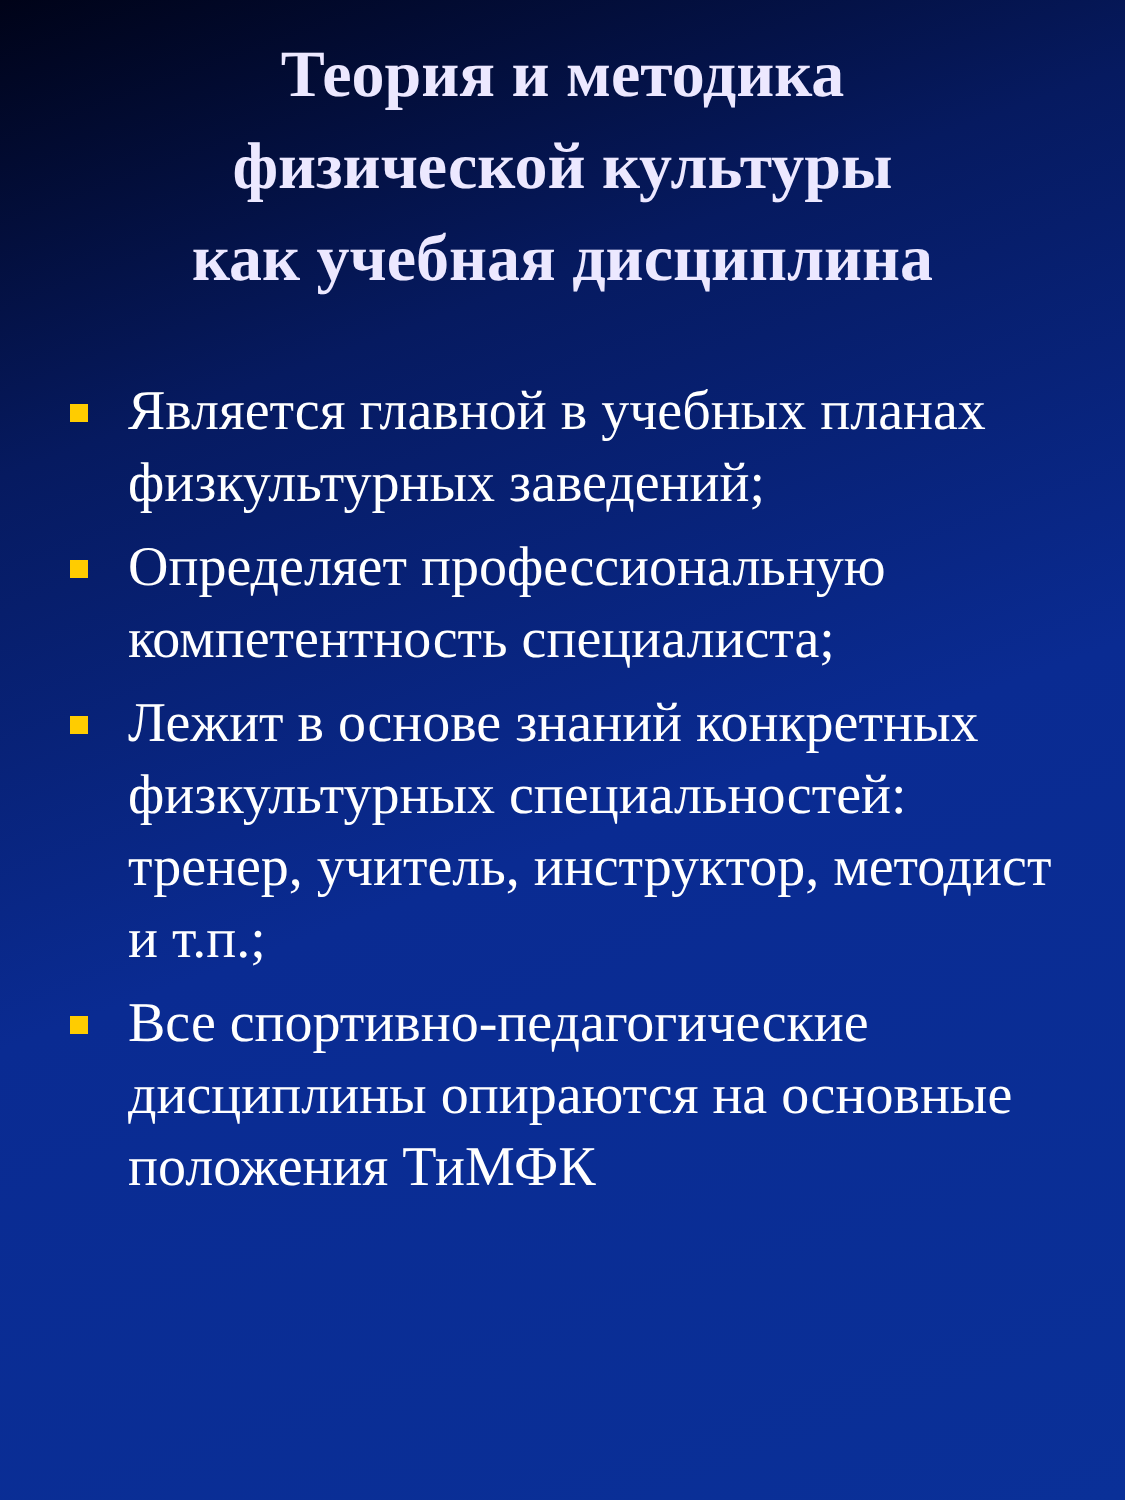Теория и методика
физической культуры
как учебная дисциплина
Является главной в учебных планах физкультурных заведений;
Определяет профессиональную компетентность специалиста;
Лежит в основе знаний конкретных физкультурных специальностей: тренер, учитель, инструктор, методист и т.п.;
Все спортивно-педагогические дисциплины опираются на основные положения ТиМФК